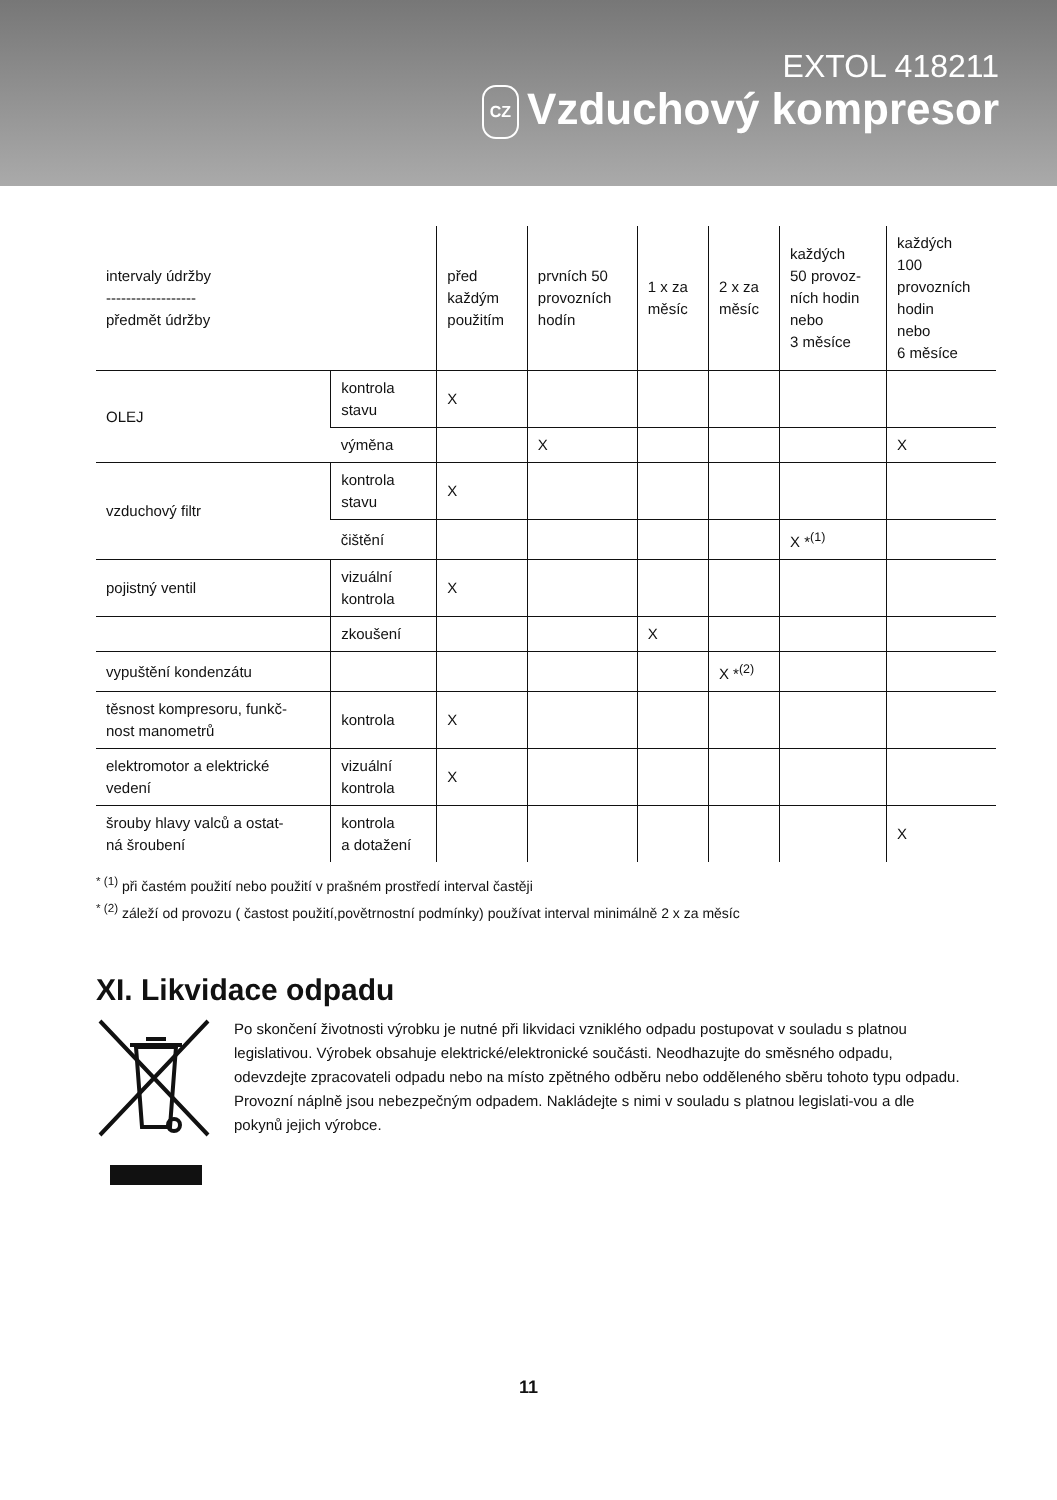EXTOL 418211
CZ Vzduchový kompresor
| intervaly údržby ------------------ předmět údržby | | před každým použitím | prvních 50 provozních hodín | 1 x za měsíc | 2 x za měsíc | každých 50 provoz- ních hodin nebo 3 měsíce | každých 100 provozních hodin nebo 6 měsíce |
| OLEJ | kontrola stavu | X | | | | | |
| | výměna | | X | | | | X |
| vzduchový filtr | kontrola stavu | X | | | | | |
| | čištění | | | | | X *<sup>(1)</sup> | |
| pojistný ventil | vizuální kontrola | X | | | | | |
| | zkoušení | | | X | | | |
| vypuštění kondenzátu | | | | | X *<sup>(2)</sup> | | |
| těsnost kompresoru, funkč- nost manometrů | kontrola | X | | | | | |
| elektromotor a elektrické vedení | vizuální kontrola | X | | | | | |
| šrouby hlavy valců a ostat- ná šroubení | kontrola a dotažení | | | | | | X |
<sup>* (1)</sup> při častém použití nebo použití v prašném prostředí interval častěji
<sup>* (2)</sup> záleží od provozu ( častost použití,povětrnostní podmínky) používat interval minimálně 2 x za měsíc
XI. Likvidace odpadu
Po skončení životnosti výrobku je nutné při likvidaci vzniklého odpadu postupovat v souladu s platnou legislativou. Výrobek obsahuje elektrické/elektronické součásti. Neodhazujte do směsného odpadu, odevzdejte zpracovateli odpadu nebo na místo zpětného odběru nebo odděleného sběru tohoto typu odpadu. Provozní náplně jsou nebezpečným odpadem. Nakládejte s nimi v souladu s platnou legislati-vou a dle pokynů jejich výrobce.
11